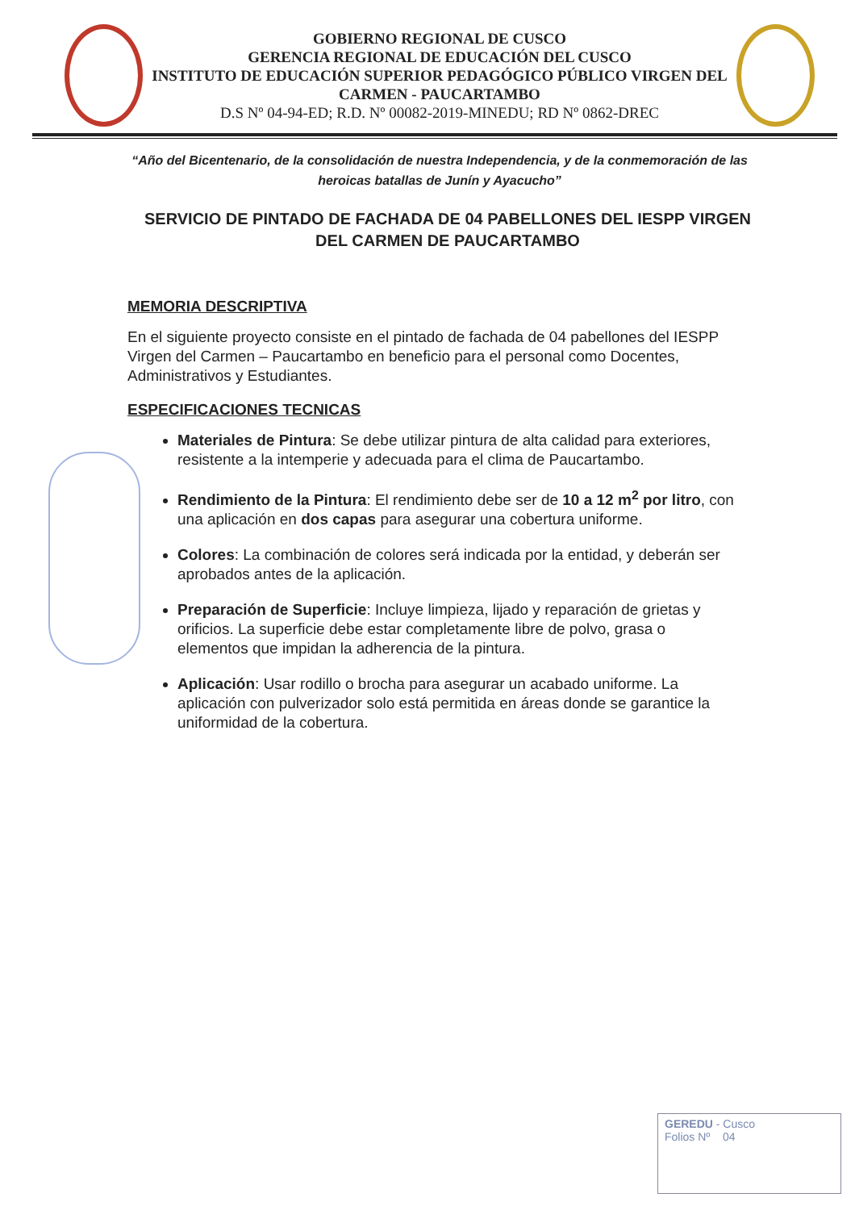GOBIERNO REGIONAL DE CUSCO
GERENCIA REGIONAL DE EDUCACIÓN DEL CUSCO
INSTITUTO DE EDUCACIÓN SUPERIOR PEDAGÓGICO PÚBLICO VIRGEN DEL CARMEN - PAUCARTAMBO
D.S Nº 04-94-ED; R.D. Nº 00082-2019-MINEDU; RD Nº 0862-DREC
“Año del Bicentenario, de la consolidación de nuestra Independencia, y de la conmemoración de las heroicas batallas de Junín y Ayacucho”
SERVICIO DE PINTADO DE FACHADA DE 04 PABELLONES DEL IESPP VIRGEN DEL CARMEN DE PAUCARTAMBO
MEMORIA DESCRIPTIVA
En el siguiente proyecto consiste en el pintado de fachada de 04 pabellones del IESPP Virgen del Carmen – Paucartambo en beneficio para el personal como Docentes, Administrativos y Estudiantes.
ESPECIFICACIONES TECNICAS
Materiales de Pintura: Se debe utilizar pintura de alta calidad para exteriores, resistente a la intemperie y adecuada para el clima de Paucartambo.
Rendimiento de la Pintura: El rendimiento debe ser de 10 a 12 m<sup>2</sup> por litro, con una aplicación en dos capas para asegurar una cobertura uniforme.
Colores: La combinación de colores será indicada por la entidad, y deberán ser aprobados antes de la aplicación.
Preparación de Superficie: Incluye limpieza, lijado y reparación de grietas y orificios. La superficie debe estar completamente libre de polvo, grasa o elementos que impidan la adherencia de la pintura.
Aplicación: Usar rodillo o brocha para asegurar un acabado uniforme. La aplicación con pulverizador solo está permitida en áreas donde se garantice la uniformidad de la cobertura.
GEREDU - Cusco
Folios Nº 04